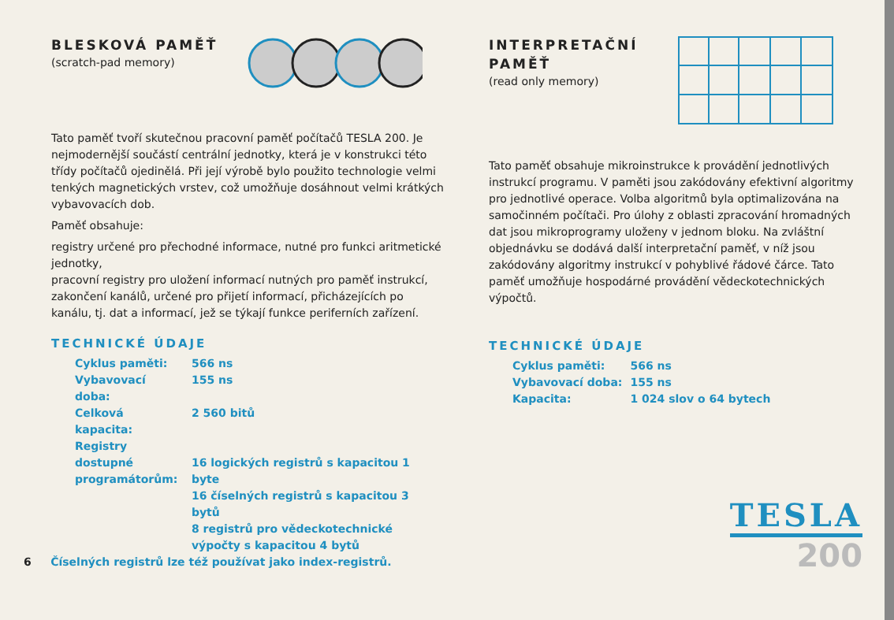BLESKOVÁ PAMĚŤ
(scratch-pad memory)
Tato paměť tvoří skutečnou pracovní paměť počítačů TESLA 200. Je nejmodernější součástí centrální jednotky, která je v konstrukci této třídy počítačů ojedinělá. Při její výrobě bylo použito technologie velmi tenkých magnetických vrstev, což umožňuje dosáhnout velmi krátkých vybavovacích dob.
Paměť obsahuje:
registry určené pro přechodné informace, nutné pro funkci aritmetické jednotky,
pracovní registry pro uložení informací nutných pro paměť instrukcí,
zakončení kanálů, určené pro přijetí informací, přicházejících po kanálu, tj. dat a informací, jež se týkají funkce periferních zařízení.
TECHNICKÉ ÚDAJE
| Cyklus paměti: | 566 ns |
| Vybavovací doba: | 155 ns |
| Celková kapacita: | 2 560 bitů |
| Registry dostupné programátorům: | 16 logických registrů s kapacitou 1 byte 16 číselných registrů s kapacitou 3 bytů 8 registrů pro vědeckotechnické výpočty s kapacitou 4 bytů |
6 Číselných registrů lze též používat jako index-registrů.
INTERPRETAČNÍ
PAMĚŤ
(read only memory)
Tato paměť obsahuje mikroinstrukce k provádění jednotlivých instrukcí programu. V paměti jsou zakódovány efektivní algoritmy pro jednotlivé operace. Volba algoritmů byla optimalizována na samočinném počítači. Pro úlohy z oblasti zpracování hromadných dat jsou mikroprogramy uloženy v jednom bloku. Na zvláštní objednávku se dodává další interpretační paměť, v níž jsou zakódovány algoritmy instrukcí v pohyblivé řádové čárce. Tato paměť umožňuje hospodárné provádění vědeckotechnických výpočtů.
TECHNICKÉ ÚDAJE
| Cyklus paměti: | 566 ns |
| Vybavovací doba: | 155 ns |
| Kapacita: | 1 024 slov o 64 bytech |
TESLA
200